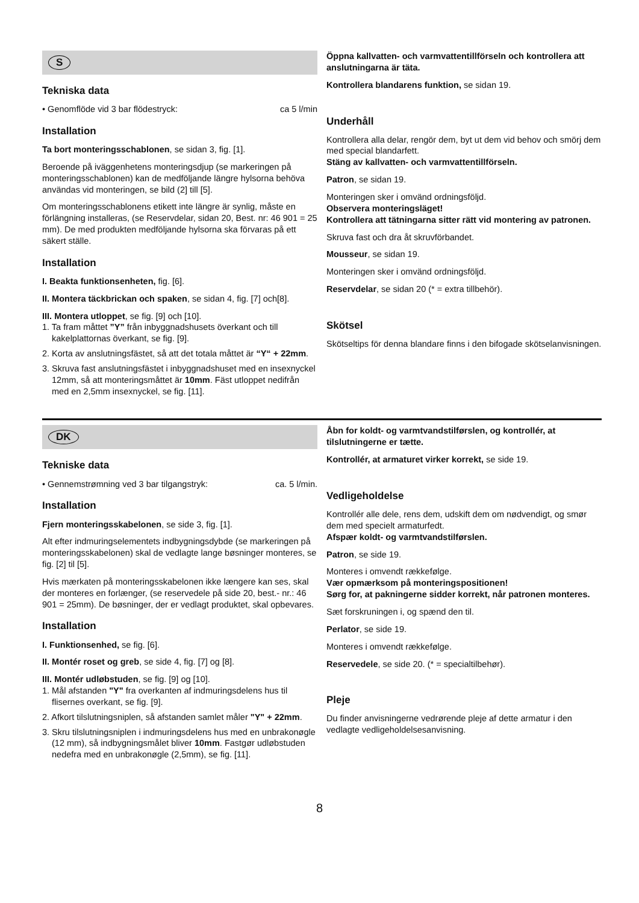S
Tekniska data
• Genomflöde vid 3 bar flödestryck: ca 5 l/min
Installation
Ta bort monteringsschablonen, se sidan 3, fig. [1].
Beroende på iväggenhetens monteringsdjup (se markeringen på monteringsschablonen) kan de medföljande längre hylsorna behöva användas vid monteringen, se bild (2] till [5].
Om monteringsschablonens etikett inte längre är synlig, måste en förlängning installeras, (se Reservdelar, sidan 20, Best. nr: 46 901 = 25 mm). De med produkten medföljande hylsorna ska förvaras på ett säkert ställe.
Installation
I. Beakta funktionsenheten, fig. [6].
II. Montera täckbrickan och spaken, se sidan 4, fig. [7] och[8].
III. Montera utloppet, se fig. [9] och [10].
1. Ta fram måttet ”Y” från inbyggnadshusets överkant och till kakelplattornas överkant, se fig. [9].
2. Korta av anslutningsfästet, så att det totala måttet är “Y“ + 22mm.
3. Skruva fast anslutningsfästet i inbyggnadshuset med en insexnyckel 12mm, så att monteringsmåttet är 10mm. Fäst utloppet nedifrån med en 2,5mm insexnyckel, se fig. [11].
Öppna kallvatten- och varmvattentillförseln och kontrollera att anslutningarna är täta.
Kontrollera blandarens funktion, se sidan 19.
Underhåll
Kontrollera alla delar, rengör dem, byt ut dem vid behov och smörj dem med special blandarfett.
Stäng av kallvatten- och varmvattentillförseln.
Patron, se sidan 19.
Monteringen sker i omvänd ordningsföljd.
Observera monteringsläget!
Kontrollera att tätningarna sitter rätt vid montering av patronen.
Skruva fast och dra åt skruvförbandet.
Mousseur, se sidan 19.
Monteringen sker i omvänd ordningsföljd.
Reservdelar, se sidan 20 (* = extra tillbehör).
Skötsel
Skötseltips för denna blandare finns i den bifogade skötselanvisningen.
DK
Tekniske data
• Gennemstrømning ved 3 bar tilgangstryk: ca. 5 l/min.
Installation
Fjern monteringsskabelonen, se side 3, fig. [1].
Alt efter indmuringselementets indbygningsdybde (se markeringen på monteringsskabelonen) skal de vedlagte lange bøsninger monteres, se fig. [2] til [5].
Hvis mærkaten på monteringsskabelonen ikke længere kan ses, skal der monteres en forlænger, (se reservedele på side 20, best.- nr.: 46 901 = 25mm). De bøsninger, der er vedlagt produktet, skal opbevares.
Installation
I. Funktionsenhed, se fig. [6].
II. Montér roset og greb, se side 4, fig. [7] og [8].
III. Montér udløbstuden, se fig. [9] og [10].
1. Mål afstanden "Y" fra overkanten af indmuringsdelens hus til flisernes overkant, se fig. [9].
2. Afkort tilslutningsniplen, så afstanden samlet måler "Y" + 22mm.
3. Skru tilslutningsniplen i indmuringsdelens hus med en unbrakonøgle (12 mm), så indbygningsmålet bliver 10mm. Fastgør udløbstuden nedefra med en unbrakonøgle (2,5mm), se fig. [11].
Åbn for koldt- og varmtvandstilførslen, og kontrollér, at tilslutningerne er tætte.
Kontrollér, at armaturet virker korrekt, se side 19.
Vedligeholdelse
Kontrollér alle dele, rens dem, udskift dem om nødvendigt, og smør dem med specielt armaturfedt.
Afspær koldt- og varmtvandstilførslen.
Patron, se side 19.
Monteres i omvendt rækkefølge.
Vær opmærksom på monteringspositionen!
Sørg for, at pakningerne sidder korrekt, når patronen monteres.
Sæt forskruningen i, og spænd den til.
Perlator, se side 19.
Monteres i omvendt rækkefølge.
Reservedele, se side 20. (* = specialtilbehør).
Pleje
Du finder anvisningerne vedrørende pleje af dette armatur i den vedlagte vedligeholdelsesanvisning.
8